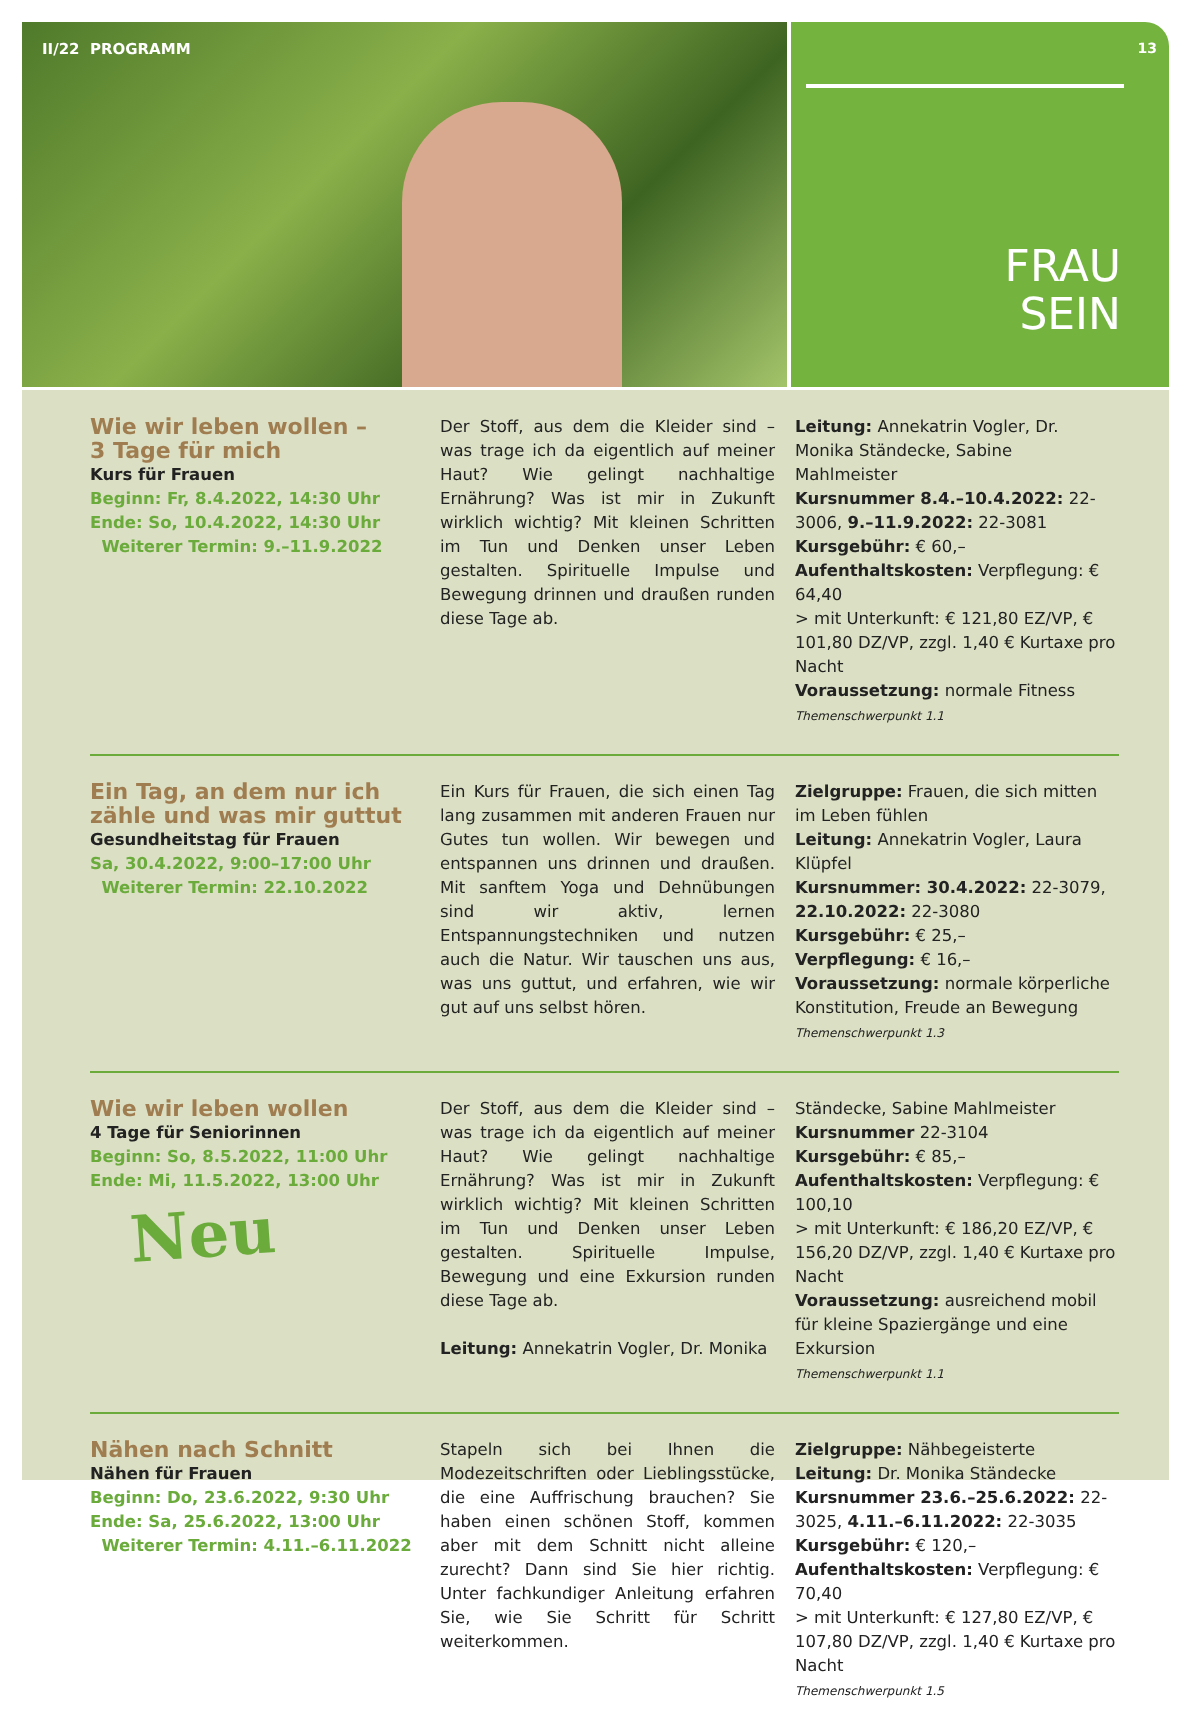II/22 PROGRAMM
13
FRAU
SEIN
Wie wir leben wollen –
3 Tage für mich
Kurs für Frauen
Beginn: Fr, 8.4.2022, 14:30 Uhr
Ende: So, 10.4.2022, 14:30 Uhr
Weiterer Termin: 9.–11.9.2022
Der Stoff, aus dem die Kleider sind – was trage ich da eigentlich auf meiner Haut? Wie gelingt nachhaltige Ernährung? Was ist mir in Zukunft wirklich wichtig? Mit kleinen Schritten im Tun und Denken unser Leben gestalten. Spirituelle Impulse und Bewegung drinnen und draußen runden diese Tage ab.
Leitung: Annekatrin Vogler, Dr. Monika Ständecke, Sabine Mahlmeister
Kursnummer 8.4.–10.4.2022: 22-3006, 9.–11.9.2022: 22-3081
Kursgebühr: € 60,–
Aufenthaltskosten: Verpflegung: € 64,40
> mit Unterkunft: € 121,80 EZ/VP, € 101,80 DZ/VP, zzgl. 1,40 € Kurtaxe pro Nacht
Voraussetzung: normale Fitness
Themenschwerpunkt 1.1
Ein Tag, an dem nur ich
zähle und was mir guttut
Gesundheitstag für Frauen
Sa, 30.4.2022, 9:00–17:00 Uhr
Weiterer Termin: 22.10.2022
Ein Kurs für Frauen, die sich einen Tag lang zusammen mit anderen Frauen nur Gutes tun wollen. Wir bewegen und entspannen uns drinnen und draußen. Mit sanftem Yoga und Dehnübungen sind wir aktiv, lernen Entspannungstechniken und nutzen auch die Natur. Wir tauschen uns aus, was uns guttut, und erfahren, wie wir gut auf uns selbst hören.
Zielgruppe: Frauen, die sich mitten im Leben fühlen
Leitung: Annekatrin Vogler, Laura Klüpfel
Kursnummer: 30.4.2022: 22-3079, 22.10.2022: 22-3080
Kursgebühr: € 25,–
Verpflegung: € 16,–
Voraussetzung: normale körperliche Konstitution, Freude an Bewegung
Themenschwerpunkt 1.3
Wie wir leben wollen
4 Tage für Seniorinnen
Beginn: So, 8.5.2022, 11:00 Uhr
Ende: Mi, 11.5.2022, 13:00 Uhr
Neu
Der Stoff, aus dem die Kleider sind – was trage ich da eigentlich auf meiner Haut? Wie gelingt nachhaltige Ernährung? Was ist mir in Zukunft wirklich wichtig? Mit kleinen Schritten im Tun und Denken unser Leben gestalten. Spirituelle Impulse, Bewegung und eine Exkursion runden diese Tage ab.
Leitung: Annekatrin Vogler, Dr. Monika
Ständecke, Sabine Mahlmeister
Kursnummer 22-3104
Kursgebühr: € 85,–
Aufenthaltskosten: Verpflegung: € 100,10
> mit Unterkunft: € 186,20 EZ/VP, € 156,20 DZ/VP, zzgl. 1,40 € Kurtaxe pro Nacht
Voraussetzung: ausreichend mobil für kleine Spaziergänge und eine Exkursion
Themenschwerpunkt 1.1
Nähen nach Schnitt
Nähen für Frauen
Beginn: Do, 23.6.2022, 9:30 Uhr
Ende: Sa, 25.6.2022, 13:00 Uhr
Weiterer Termin: 4.11.–6.11.2022
Stapeln sich bei Ihnen die Modezeitschriften oder Lieblingsstücke, die eine Auffrischung brauchen? Sie haben einen schönen Stoff, kommen aber mit dem Schnitt nicht alleine zurecht? Dann sind Sie hier richtig. Unter fachkundiger Anleitung erfahren Sie, wie Sie Schritt für Schritt weiterkommen.
Zielgruppe: Nähbegeisterte
Leitung: Dr. Monika Ständecke
Kursnummer 23.6.–25.6.2022: 22-3025, 4.11.–6.11.2022: 22-3035
Kursgebühr: € 120,–
Aufenthaltskosten: Verpflegung: € 70,40
> mit Unterkunft: € 127,80 EZ/VP, € 107,80 DZ/VP, zzgl. 1,40 € Kurtaxe pro Nacht
Themenschwerpunkt 1.5